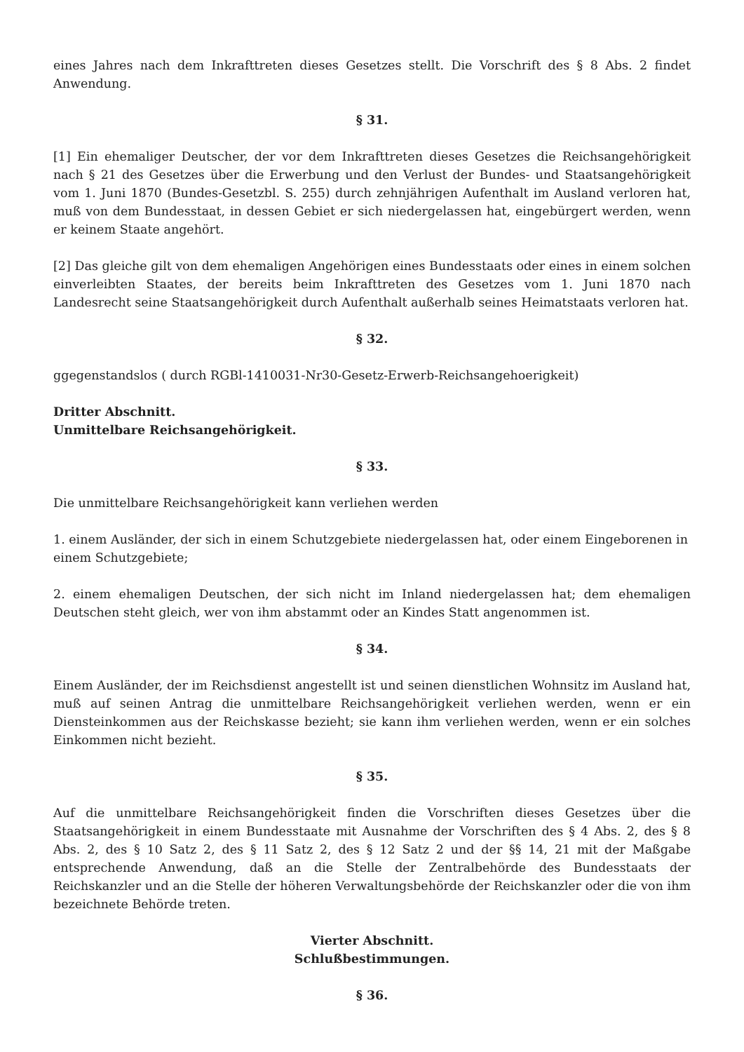eines Jahres nach dem Inkrafttreten dieses Gesetzes stellt. Die Vorschrift des § 8 Abs. 2 findet Anwendung.
§ 31.
[1] Ein ehemaliger Deutscher, der vor dem Inkrafttreten dieses Gesetzes die Reichsangehörigkeit nach § 21 des Gesetzes über die Erwerbung und den Verlust der Bundes- und Staatsangehörigkeit vom 1. Juni 1870 (Bundes-Gesetzbl. S. 255) durch zehnjährigen Aufenthalt im Ausland verloren hat, muß von dem Bundesstaat, in dessen Gebiet er sich niedergelassen hat, eingebürgert werden, wenn er keinem Staate angehört.
[2] Das gleiche gilt von dem ehemaligen Angehörigen eines Bundesstaats oder eines in einem solchen einverleibten Staates, der bereits beim Inkrafttreten des Gesetzes vom 1. Juni 1870 nach Landesrecht seine Staatsangehörigkeit durch Aufenthalt außerhalb seines Heimatstaats verloren hat.
§ 32.
ggegenstandslos ( durch RGBl-1410031-Nr30-Gesetz-Erwerb-Reichsangehoerigkeit)
Dritter Abschnitt.
Unmittelbare Reichsangehörigkeit.
§ 33.
Die unmittelbare Reichsangehörigkeit kann verliehen werden
1. einem Ausländer, der sich in einem Schutzgebiete niedergelassen hat, oder einem Eingeborenen in einem Schutzgebiete;
2. einem ehemaligen Deutschen, der sich nicht im Inland niedergelassen hat; dem ehemaligen Deutschen steht gleich, wer von ihm abstammt oder an Kindes Statt angenommen ist.
§ 34.
Einem Ausländer, der im Reichsdienst angestellt ist und seinen dienstlichen Wohnsitz im Ausland hat, muß auf seinen Antrag die unmittelbare Reichsangehörigkeit verliehen werden, wenn er ein Diensteinkommen aus der Reichskasse bezieht; sie kann ihm verliehen werden, wenn er ein solches Einkommen nicht bezieht.
§ 35.
Auf die unmittelbare Reichsangehörigkeit finden die Vorschriften dieses Gesetzes über die Staatsangehörigkeit in einem Bundesstaate mit Ausnahme der Vorschriften des § 4 Abs. 2, des § 8 Abs. 2, des § 10 Satz 2, des § 11 Satz 2, des § 12 Satz 2 und der §§ 14, 21 mit der Maßgabe entsprechende Anwendung, daß an die Stelle der Zentralbehörde des Bundesstaats der Reichskanzler und an die Stelle der höheren Verwaltungsbehörde der Reichskanzler oder die von ihm bezeichnete Behörde treten.
Vierter Abschnitt.
Schlußbestimmungen.
§ 36.